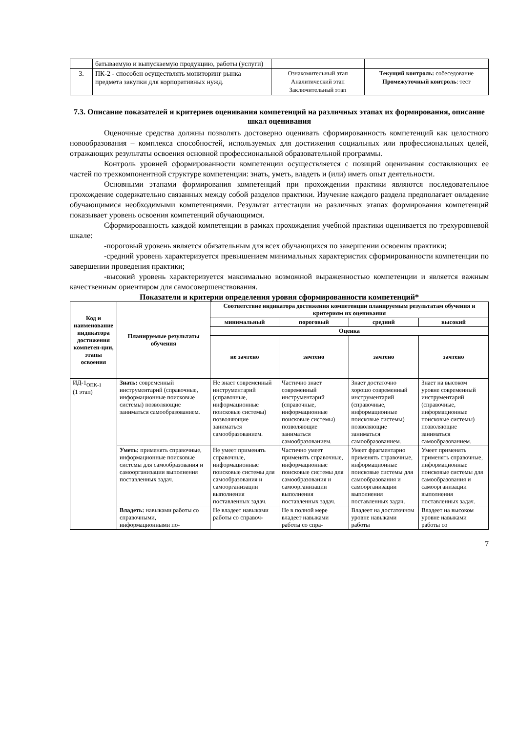| | батываемую и выпускаемую продукцию, работы (услуги) | | |
| 3. | ПК-2 - способен осуществлять мониторинг рынка предмета закупки для корпоративных нужд. | Ознакомительный этап Аналитический этап Заключительный этап | Текущий контроль: собеседование Промежуточный контроль : тест |
7.3. Описание показателей и критериев оценивания компетенций на различных этапах их формирования, описание шкал оценивания
Оценочные средства должны позволять достоверно оценивать сформированность компетенций как целостного новообразования – комплекса способностей, используемых для достижения социальных или профессиональных целей, отражающих результаты освоения основной профессиональной образовательной программы.
Контроль уровней сформированности компетенции осуществляется с позиций оценивания составляющих ее частей по трехкомпонентной структуре компетенции: знать, уметь, владеть и (или) иметь опыт деятельности.
Основными этапами формирования компетенций при прохождении практики являются последовательное прохождение содержательно связанных между собой разделов практики. Изучение каждого раздела предполагает овладение обучающимися необходимыми компетенциями. Результат аттестации на различных этапах формирования компетенций показывает уровень освоения компетенций обучающимся.
Сформированность каждой компетенции в рамках прохождения учебной практики оценивается по трехуровневой шкале:
-пороговый уровень является обязательным для всех обучающихся по завершении освоения практики;
-средний уровень характеризуется превышением минимальных характеристик сформированности компетенции по завершении проведения практики;
-высокий уровень характеризуется максимально возможной выраженностью компетенции и является важным качественным ориентиром для самосовершенствования.
Показатели и критерии определения уровня сформированности компетенций*
| Код и наименование индикатора достижения компетен-ции, этапы освоения | Планируемые результаты обучения | Соответствие индикатора достижения компетенции планируемым результатам обучения и критериям их оценивания | | | |
| --- | --- | --- | --- | --- | --- |
| | | минимальный | пороговый | средний | высокий |
| | | Оценка | | | |
| | | не зачтено | зачтено | зачтено | зачтено |
| ИД-1<sub>ОПК-1</sub> (1 этап) | Знать: современный инструментарий (справочные, информационные поисковые системы) позволяющие заниматься самообразованием. | Не знает современный инструментарий (справочные, информационные поисковые системы) позволяющие заниматься самообразованием. | Частично знает современный инструментарий (справочные, информационные поисковые системы) позволяющие заниматься самообразованием. | Знает достаточно хорошо современный инструментарий (справочные, информационные поисковые системы) позволяющие заниматься самообразованием. | Знает на высоком уровне современный инструментарий (справочные, информационные поисковые системы) позволяющие заниматься самообразованием. |
| | Уметь: применять справочные, информационные поисковые системы для самообразования и самоорганизации выполнения поставленных задач. | Не умеет применять справочные, информационные поисковые системы для самообразования и самоорганизации выполнения поставленных задач. | Частично умеет применять справочные, информационные поисковые системы для самообразования и самоорганизации выполнения поставленных задач. | Умеет фрагментарно применять справочные, информационные поисковые системы для самообразования и самоорганизации выполнения поставленных задач. | Умеет применять применять справочные, информационные поисковые системы для самообразования и самоорганизации выполнения поставленных задач. |
| | Владеть: навыками работы со справочными, информационными по- | Не владеет навыками работы со справоч- | Не в полной мере владеет навыками работы со спра- | Владеет на достаточном уровне навыками работы | Владеет на высоком уровне навыками работы со |
7